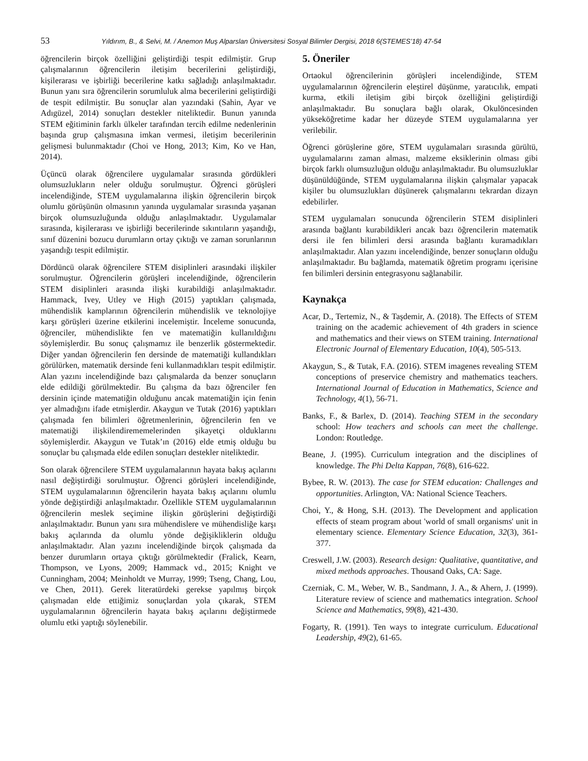53 Yıldırım, B., & Selvi, M. / Anemon Muş Alparslan Üniversitesi Sosyal Bilimler Dergisi, 2018 6(STEMES’18) 47-54
öğrencilerin birçok özelliğini geliştirdiği tespit edilmiştir. Grup çalışmalarının öğrencilerin iletişim becerilerini geliştirdiği, kişilerarası ve işbirliği becerilerine katkı sağladığı anlaşılmaktadır. Bunun yanı sıra öğrencilerin sorumluluk alma becerilerini geliştirdiği de tespit edilmiştir. Bu sonuçlar alan yazındaki (Sahin, Ayar ve Adıgüzel, 2014) sonuçları destekler niteliktedir. Bunun yanında STEM eğitiminin farklı ülkeler tarafından tercih edilme nedenlerinin başında grup çalışmasına imkan vermesi, iletişim becerilerinin gelişmesi bulunmaktadır (Choi ve Hong, 2013; Kim, Ko ve Han, 2014).
Üçüncü olarak öğrencilere uygulamalar sırasında gördükleri olumsuzlukların neler olduğu sorulmuştur. Öğrenci görüşleri incelendiğinde, STEM uygulamalarına ilişkin öğrencilerin birçok olumlu görüşünün olmasının yanında uygulamalar sırasında yaşanan birçok olumsuzluğunda olduğu anlaşılmaktadır. Uygulamalar sırasında, kişilerarası ve işbirliği becerilerinde sıkıntıların yaşandığı, sınıf düzenini bozucu durumların ortay çıktığı ve zaman sorunlarının yaşandığı tespit edilmiştir.
Dördüncü olarak öğrencilere STEM disiplinleri arasındaki ilişkiler sorulmuştur. Öğrencilerin görüşleri incelendiğinde, öğrencilerin STEM disiplinleri arasında ilişki kurabildiği anlaşılmaktadır. Hammack, Ivey, Utley ve High (2015) yaptıkları çalışmada, mühendislik kamplarının öğrencilerin mühendislik ve teknolojiye karşı görüşleri üzerine etkilerini incelemiştir. İnceleme sonucunda, öğrenciler, mühendislikte fen ve matematiğin kullanıldığını söylemişlerdir. Bu sonuç çalışmamız ile benzerlik göstermektedir. Diğer yandan öğrencilerin fen dersinde de matematiği kullandıkları görülürken, matematik dersinde feni kullanmadıkları tespit edilmiştir. Alan yazını incelendiğinde bazı çalışmalarda da benzer sonuçların elde edildiği görülmektedir. Bu çalışma da bazı öğrenciler fen dersinin içinde matematiğin olduğunu ancak matematiğin için fenin yer almadığını ifade etmişlerdir. Akaygun ve Tutak (2016) yaptıkları çalışmada fen bilimleri öğretmenlerinin, öğrencilerin fen ve matematiği ilişkilendirememelerinden şikayetçi olduklarını söylemişlerdir. Akaygun ve Tutak’ın (2016) elde etmiş olduğu bu sonuçlar bu çalışmada elde edilen sonuçları destekler niteliktedir.
Son olarak öğrencilere STEM uygulamalarının hayata bakış açılarını nasıl değiştirdiği sorulmuştur. Öğrenci görüşleri incelendiğinde, STEM uygulamalarının öğrencilerin hayata bakış açılarını olumlu yönde değiştirdiği anlaşılmaktadır. Özellikle STEM uygulamalarının öğrencilerin meslek seçimine ilişkin görüşlerini değiştirdiği anlaşılmaktadır. Bunun yanı sıra mühendislere ve mühendisliğe karşı bakış açılarında da olumlu yönde değişikliklerin olduğu anlaşılmaktadır. Alan yazını incelendiğinde birçok çalışmada da benzer durumların ortaya çıktığı görülmektedir (Fralick, Kearn, Thompson, ve Lyons, 2009; Hammack vd., 2015; Knight ve Cunningham, 2004; Meinholdt ve Murray, 1999; Tseng, Chang, Lou, ve Chen, 2011). Gerek literatürdeki gerekse yapılmış birçok çalışmadan elde ettiğimiz sonuçlardan yola çıkarak, STEM uygulamalarının öğrencilerin hayata bakış açılarını değiştirmede olumlu etki yaptığı söylenebilir.
5. Öneriler
Ortaokul öğrencilerinin görüşleri incelendiğinde, STEM uygulamalarının öğrencilerin eleştirel düşünme, yaratıcılık, empati kurma, etkili iletişim gibi birçok özelliğini geliştirdiği anlaşılmaktadır. Bu sonuçlara bağlı olarak, Okulöncesinden yükseköğretime kadar her düzeyde STEM uygulamalarına yer verilebilir.
Öğrenci görüşlerine göre, STEM uygulamaları sırasında gürültü, uygulamalarını zaman alması, malzeme eksiklerinin olması gibi birçok farklı olumsuzluğun olduğu anlaşılmaktadır. Bu olumsuzluklar düşünüldüğünde, STEM uygulamalarına ilişkin çalışmalar yapacak kişiler bu olumsuzlukları düşünerek çalışmalarını tekrardan dizayn edebilirler.
STEM uygulamaları sonucunda öğrencilerin STEM disiplinleri arasında bağlantı kurabildikleri ancak bazı öğrencilerin matematik dersi ile fen bilimleri dersi arasında bağlantı kuramadıkları anlaşılmaktadır. Alan yazını incelendiğinde, benzer sonuçların olduğu anlaşılmaktadır. Bu bağlamda, matematik öğretim programı içerisine fen bilimleri dersinin entegrasyonu sağlanabilir.
Kaynakça
Acar, D., Tertemiz, N., & Taşdemir, A. (2018). The Effects of STEM training on the academic achievement of 4th graders in science and mathematics and their views on STEM training. International Electronic Journal of Elementary Education, 10(4), 505-513.
Akaygun, S., & Tutak, F.A. (2016). STEM imagenes revealing STEM conceptions of preservice chemistry and mathematics teachers. International Journal of Education in Mathematics, Science and Technology, 4(1), 56-71.
Banks, F., & Barlex, D. (2014). Teaching STEM in the secondary school: How teachers and schools can meet the challenge. London: Routledge.
Beane, J. (1995). Curriculum integration and the disciplines of knowledge. The Phi Delta Kappan, 76(8), 616-622.
Bybee, R. W. (2013). The case for STEM education: Challenges and opportunities. Arlington, VA: National Science Teachers.
Choi, Y., & Hong, S.H. (2013). The Development and application effects of steam program about 'world of small organisms' unit in elementary science. Elementary Science Education, 32(3), 361-377.
Creswell, J.W. (2003). Research design: Qualitative, quantitative, and mixed methods approaches. Thousand Oaks, CA: Sage.
Czerniak, C. M., Weber, W. B., Sandmann, J. A., & Ahern, J. (1999). Literature review of science and mathematics integration. School Science and Mathematics, 99(8), 421-430.
Fogarty, R. (1991). Ten ways to integrate curriculum. Educational Leadership, 49(2), 61-65.